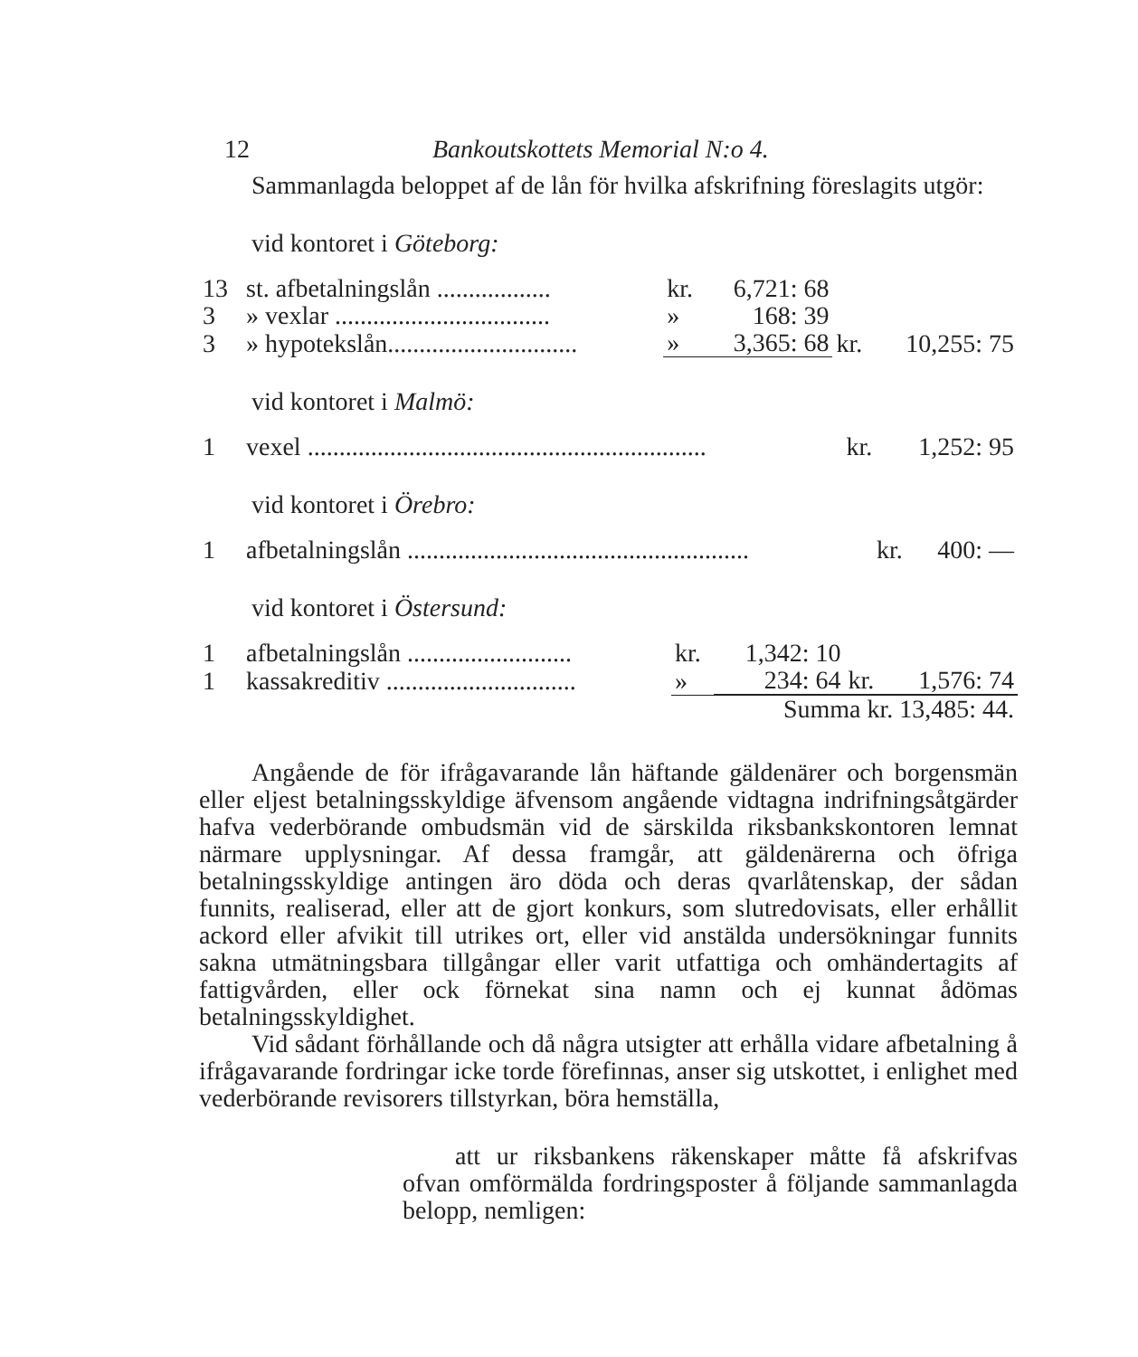12 Bankoutskottets Memorial N:o 4.
Sammanlagda beloppet af de lån för hvilka afskrifning föreslagits utgör:
vid kontoret i Göteborg:
| 13 | st. afbetalningslån .................. | kr. | 6,721: 68 | | |
| 3 | » vexlar .................................. | » | 168: 39 | | |
| 3 | » hypotekslån.............................. | » | 3,365: 68 | kr. | 10,255: 75 |
vid kontoret i Malmö:
| 1 | vexel ............................................................... | kr. | 1,252: 95 |
vid kontoret i Örebro:
| 1 | afbetalningslån ...................................................... | kr. | 400: — |
vid kontoret i Östersund:
| 1 | afbetalningslån .......................... | kr. | 1,342: 10 | | |
| 1 | kassakreditiv .............................. | » | 234: 64 | kr. | 1,576: 74 |
| | | | Summa kr. 13,485: 44. | | |
Angående de för ifrågavarande lån häftande gäldenärer och borgensmän eller eljest betalningsskyldige äfvensom angående vidtagna indrifningsåtgärder hafva vederbörande ombudsmän vid de särskilda riksbankskontoren lemnat närmare upplysningar. Af dessa framgår, att gäldenärerna och öfriga betalningsskyldige antingen äro döda och deras qvarlåtenskap, der sådan funnits, realiserad, eller att de gjort konkurs, som slutredovisats, eller erhållit ackord eller afvikit till utrikes ort, eller vid anstälda undersökningar funnits sakna utmätningsbara tillgångar eller varit utfattiga och omhändertagits af fattigvården, eller ock förnekat sina namn och ej kunnat ådömas betalningsskyldighet.
Vid sådant förhållande och då några utsigter att erhålla vidare afbetalning å ifrågavarande fordringar icke torde förefinnas, anser sig utskottet, i enlighet med vederbörande revisorers tillstyrkan, böra hemställa,
att ur riksbankens räkenskaper måtte få afskrifvas ofvan omförmälda fordringsposter å följande sammanlagda belopp, nemligen: